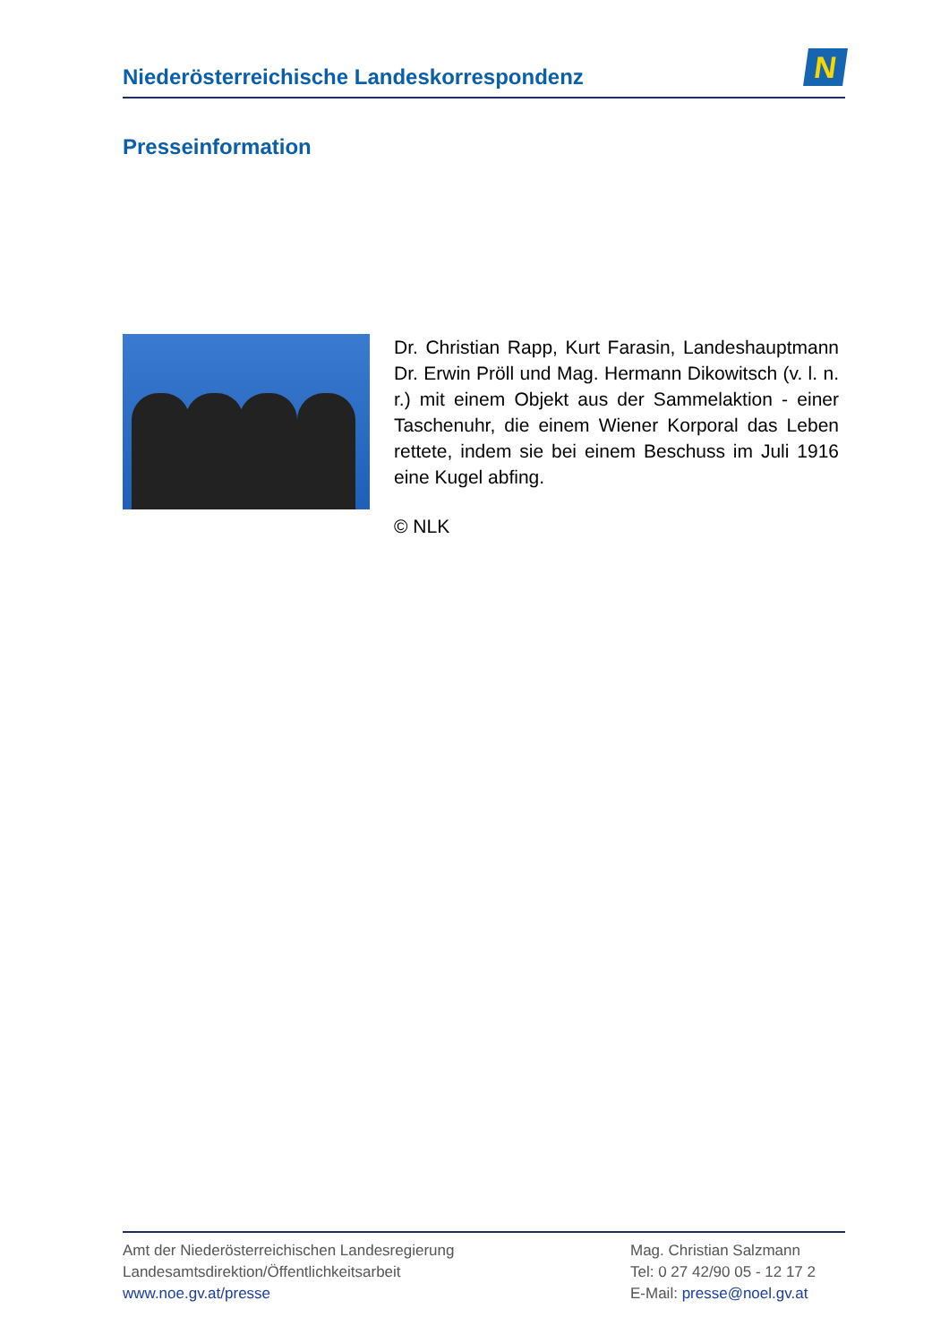Niederösterreichische Landeskorrespondenz
N
Presseinformation
Dr. Christian Rapp, Kurt Farasin, Landeshauptmann Dr. Erwin Pröll und Mag. Hermann Dikowitsch (v. l. n. r.) mit einem Objekt aus der Sammelaktion - einer Taschenuhr, die einem Wiener Korporal das Leben rettete, indem sie bei einem Beschuss im Juli 1916 eine Kugel abfing.
© NLK
Amt der Niederösterreichischen Landesregierung
Landesamtsdirektion/Öffentlichkeitsarbeit
www.noe.gv.at/presse
Mag. Christian Salzmann
Tel: 0 27 42/90 05 - 12 17 2
E-Mail: presse@noel.gv.at